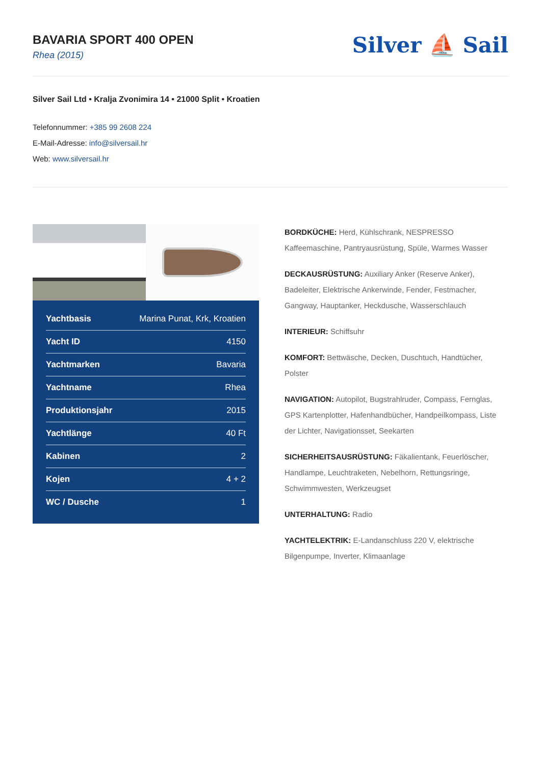BAVARIA SPORT 400 OPEN
Rhea (2015)
Silver ⛵ Sail
Silver Sail Ltd • Kralja Zvonimira 14 • 21000 Split • Kroatien
Telefonnummer: +385 99 2608 224
E-Mail-Adresse: info@silversail.hr
Web: www.silversail.hr
| Yachtbasis | Marina Punat, Krk, Kroatien |
| Yacht ID | 4150 |
| Yachtmarken | Bavaria |
| Yachtname | Rhea |
| Produktionsjahr | 2015 |
| Yachtlänge | 40 Ft |
| Kabinen | 2 |
| Kojen | 4 + 2 |
| WC / Dusche | 1 |
BORDKÜCHE: Herd, Kühlschrank, NESPRESSO Kaffeemaschine, Pantryausrüstung, Spüle, Warmes Wasser
DECKAUSRÜSTUNG: Auxiliary Anker (Reserve Anker), Badeleiter, Elektrische Ankerwinde, Fender, Festmacher, Gangway, Hauptanker, Heckdusche, Wasserschlauch
INTERIEUR: Schiffsuhr
KOMFORT: Bettwäsche, Decken, Duschtuch, Handtücher, Polster
NAVIGATION: Autopilot, Bugstrahlruder, Compass, Fernglas, GPS Kartenplotter, Hafenhandbücher, Handpeilkompass, Liste der Lichter, Navigationsset, Seekarten
SICHERHEITSAUSRÜSTUNG: Fäkalientank, Feuerlöscher, Handlampe, Leuchtraketen, Nebelhorn, Rettungsringe, Schwimmwesten, Werkzeugset
UNTERHALTUNG: Radio
YACHTELEKTRIK: E-Landanschluss 220 V, elektrische Bilgenpumpe, Inverter, Klimaanlage